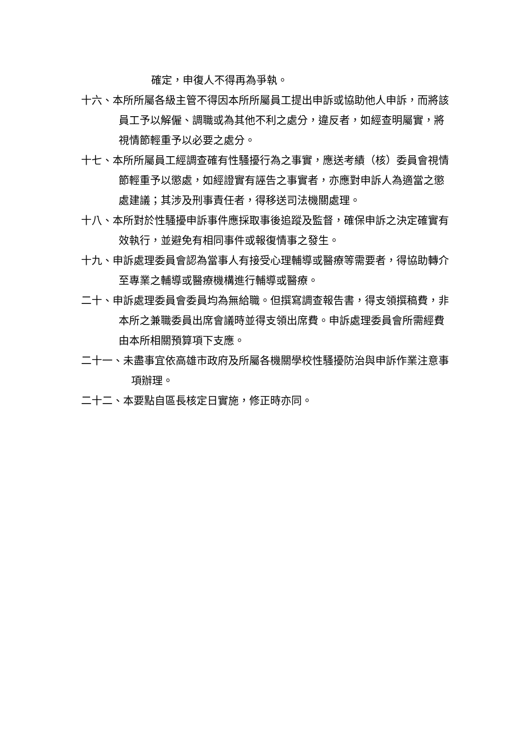確定，申復人不得再為爭執。
十六、本所所屬各級主管不得因本所所屬員工提出申訴或協助他人申訴，而將該員工予以解僱、調職或為其他不利之處分，違反者，如經查明屬實，將視情節輕重予以必要之處分。
十七、本所所屬員工經調查確有性騷擾行為之事實，應送考績（核）委員會視情節輕重予以懲處，如經證實有誣告之事實者，亦應對申訴人為適當之懲處建議；其涉及刑事責任者，得移送司法機關處理。
十八、本所對於性騷擾申訴事件應採取事後追蹤及監督，確保申訴之決定確實有效執行，並避免有相同事件或報復情事之發生。
十九、申訴處理委員會認為當事人有接受心理輔導或醫療等需要者，得協助轉介至專業之輔導或醫療機構進行輔導或醫療。
二十、申訴處理委員會委員均為無給職。但撰寫調查報告書，得支領撰稿費，非本所之兼職委員出席會議時並得支領出席費。申訴處理委員會所需經費由本所相關預算項下支應。
二十一、未盡事宜依高雄市政府及所屬各機關學校性騷擾防治與申訴作業注意事項辦理。
二十二、本要點自區長核定日實施，修正時亦同。